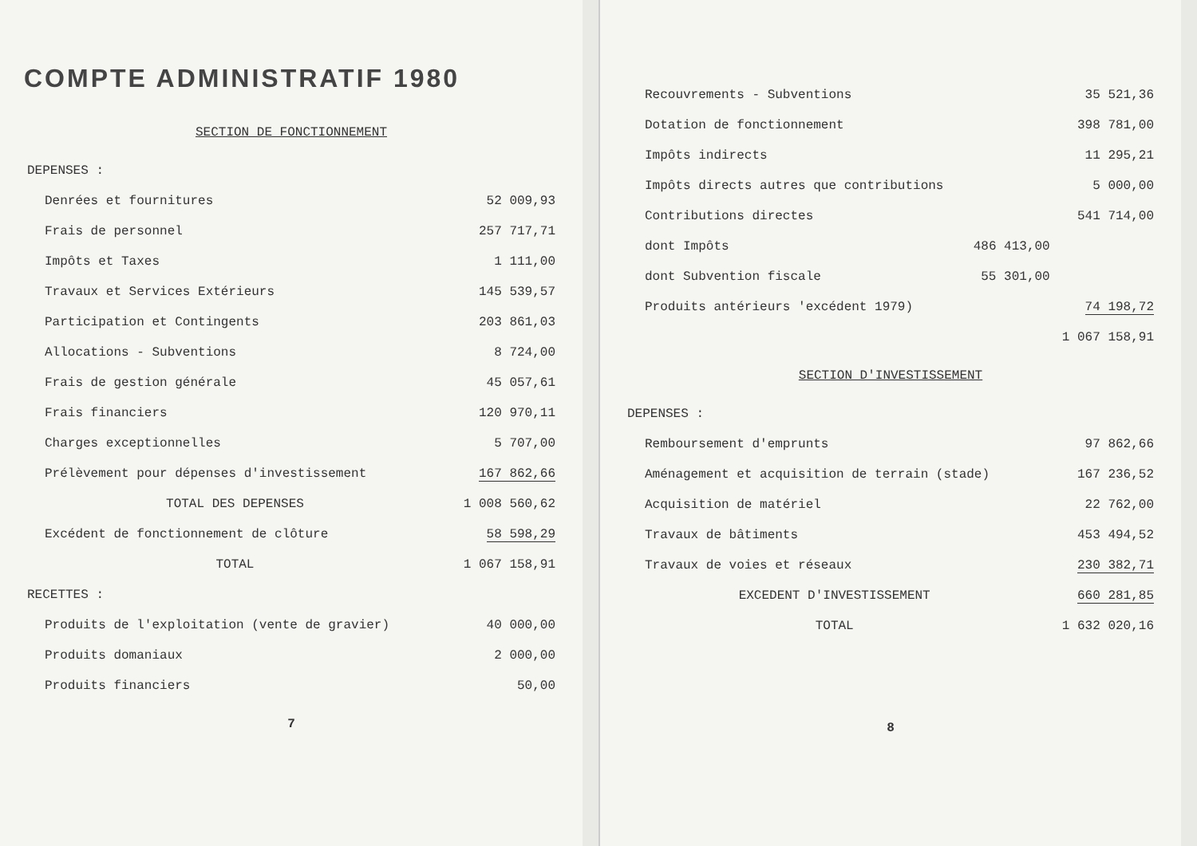COMPTE ADMINISTRATIF 1980
SECTION DE FONCTIONNEMENT
| DEPENSES : | |
| Denrées et fournitures | 52 009,93 |
| Frais de personnel | 257 717,71 |
| Impôts et Taxes | 1 111,00 |
| Travaux et Services Extérieurs | 145 539,57 |
| Participation et Contingents | 203 861,03 |
| Allocations - Subventions | 8 724,00 |
| Frais de gestion générale | 45 057,61 |
| Frais financiers | 120 970,11 |
| Charges exceptionnelles | 5 707,00 |
| Prélèvement pour dépenses d'investissement | 167 862,66 |
| TOTAL DES DEPENSES | 1 008 560,62 |
| Excédent de fonctionnement de clôture | 58 598,29 |
| TOTAL | 1 067 158,91 |
| RECETTES : | |
| Produits de l'exploitation (vente de gravier) | 40 000,00 |
| Produits domaniaux | 2 000,00 |
| Produits financiers | 50,00 |
7
| Recouvrements - Subventions | | 35 521,36 |
| Dotation de fonctionnement | | 398 781,00 |
| Impôts indirects | | 11 295,21 |
| Impôts directs autres que contributions | | 5 000,00 |
| Contributions directes | | 541 714,00 |
| dont Impôts | 486 413,00 | |
| dont Subvention fiscale | 55 301,00 | |
| Produits antérieurs 'excédent 1979) | | 74 198,72 |
| | | 1 067 158,91 |
SECTION D'INVESTISSEMENT
| DEPENSES : | |
| Remboursement d'emprunts | 97 862,66 |
| Aménagement et acquisition de terrain (stade) | 167 236,52 |
| Acquisition de matériel | 22 762,00 |
| Travaux de bâtiments | 453 494,52 |
| Travaux de voies et réseaux | 230 382,71 |
| EXCEDENT D'INVESTISSEMENT | 660 281,85 |
| TOTAL | 1 632 020,16 |
8